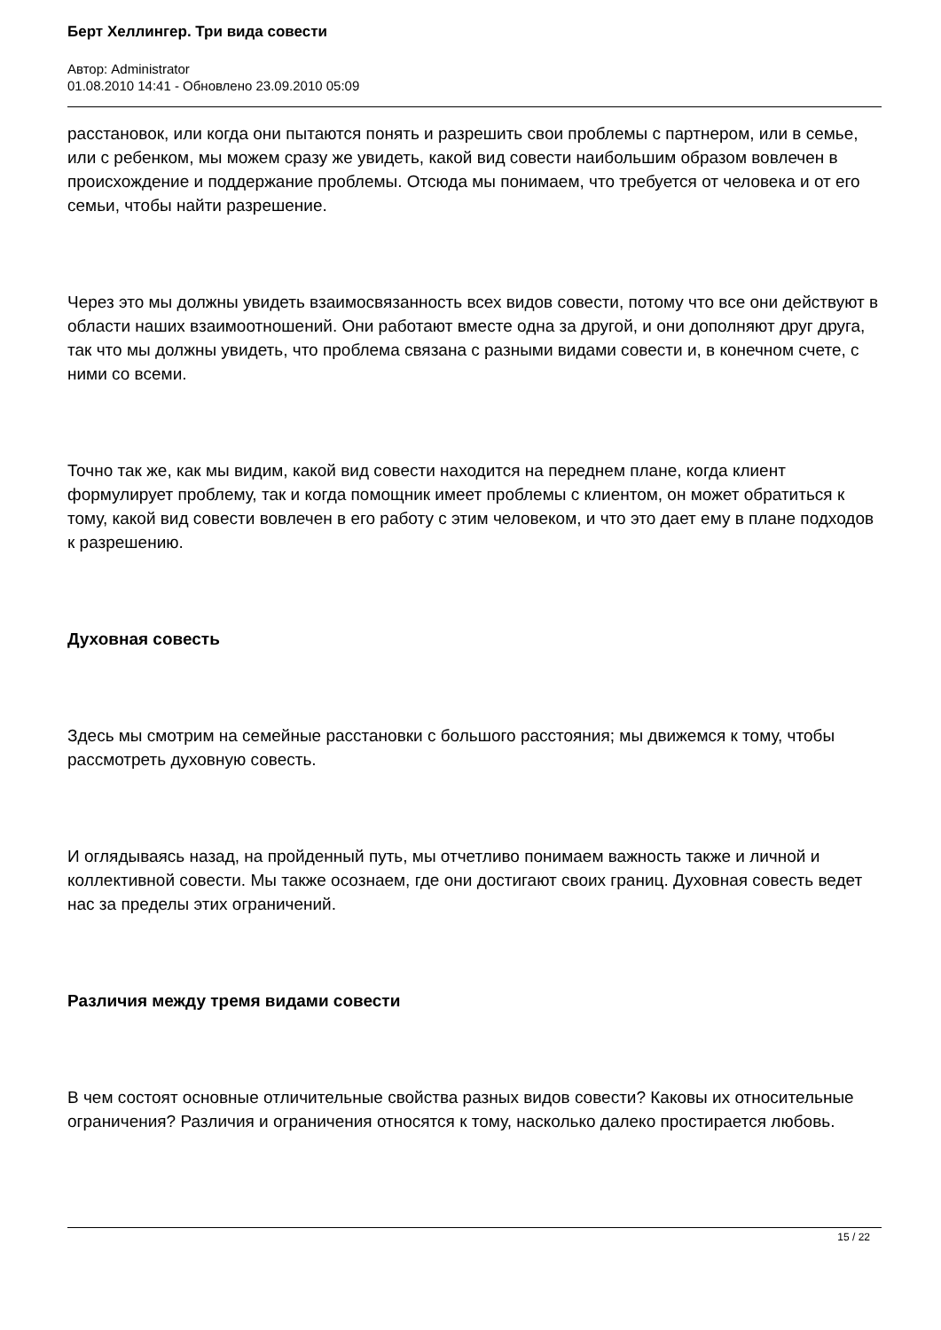Берт Хеллингер. Три вида совести
Автор: Administrator
01.08.2010 14:41 - Обновлено 23.09.2010 05:09
расстановок, или когда они пытаются понять и разрешить свои проблемы с партнером, или в семье, или с ребенком, мы можем сразу же увидеть, какой вид совести наибольшим образом вовлечен в происхождение и поддержание проблемы. Отсюда мы понимаем, что требуется от человека и от его семьи, чтобы найти разрешение.
Через это мы должны увидеть взаимосвязанность всех видов совести, потому что все они действуют в области наших взаимоотношений. Они работают вместе одна за другой, и они дополняют друг друга, так что мы должны увидеть, что проблема связана с разными видами совести и, в конечном счете, с ними со всеми.
Точно так же, как мы видим, какой вид совести находится на переднем плане, когда клиент формулирует проблему, так и когда помощник имеет проблемы с клиентом, он может обратиться к тому, какой вид совести вовлечен в его работу с этим человеком, и что это дает ему в плане подходов к разрешению.
Духовная совесть
Здесь мы смотрим на семейные расстановки с большого расстояния; мы движемся к тому, чтобы рассмотреть духовную совесть.
И оглядываясь назад, на пройденный путь, мы отчетливо понимаем важность также и личной и коллективной совести. Мы также осознаем, где они достигают своих границ. Духовная совесть ведет нас за пределы этих ограничений.
Различия между тремя видами совести
В чем состоят основные отличительные свойства разных видов совести? Каковы их относительные ограничения? Различия и ограничения относятся к тому, насколько далеко простирается любовь.
15 / 22